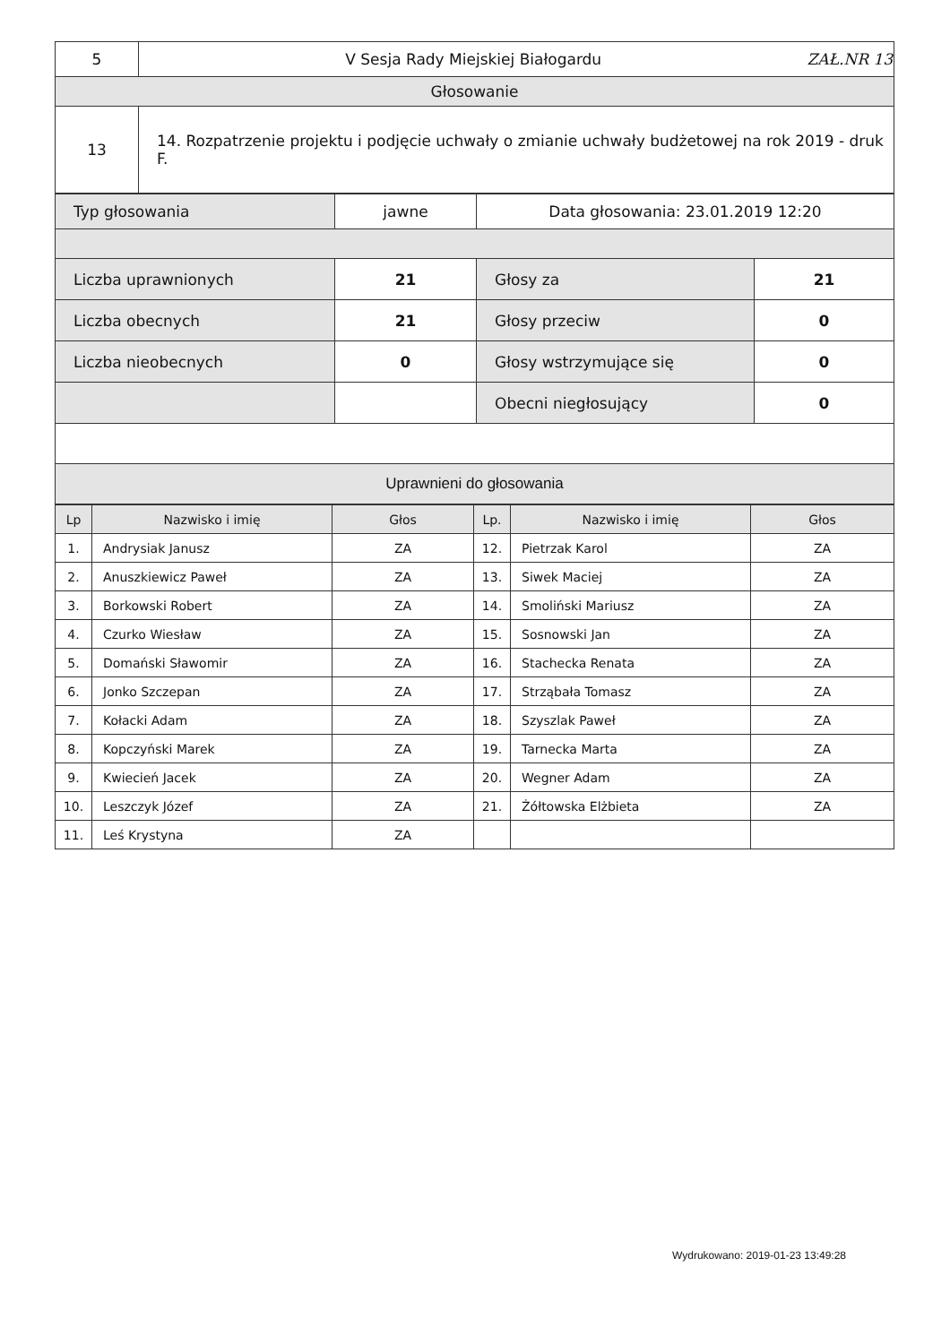| 5 | V Sesja Rady Miejskiej Białogardu ZAŁ.NR 13 |
| Głosowanie | |
| 13 | 14. Rozpatrzenie projektu i podjęcie uchwały o zmianie uchwały budżetowej na rok 2019 - druk F. |
| Typ głosowania | jawne | Data głosowania: 23.01.2019 12:20 | |
| Liczba uprawnionych | 21 | Głosy za | 21 |
| Liczba obecnych | 21 | Głosy przeciw | 0 |
| Liczba nieobecnych | 0 | Głosy wstrzymujące się | 0 |
| | | Obecni niegłosujący | 0 |
| Uprawnieni do głosowania | | | |
| Lp | Nazwisko i imię | Głos | Lp. | Nazwisko i imię | Głos |
| --- | --- | --- | --- | --- | --- |
| 1. | Andrysiak Janusz | ZA | 12. | Pietrzak Karol | ZA |
| 2. | Anuszkiewicz Paweł | ZA | 13. | Siwek Maciej | ZA |
| 3. | Borkowski Robert | ZA | 14. | Smoliński Mariusz | ZA |
| 4. | Czurko Wiesław | ZA | 15. | Sosnowski Jan | ZA |
| 5. | Domański Sławomir | ZA | 16. | Stachecka Renata | ZA |
| 6. | Jonko Szczepan | ZA | 17. | Strząbała Tomasz | ZA |
| 7. | Kołacki Adam | ZA | 18. | Szyszlak Paweł | ZA |
| 8. | Kopczyński Marek | ZA | 19. | Tarnecka Marta | ZA |
| 9. | Kwiecień Jacek | ZA | 20. | Wegner Adam | ZA |
| 10. | Leszczyk Józef | ZA | 21. | Żółtowska Elżbieta | ZA |
| 11. | Leś Krystyna | ZA | | | |
Wydrukowano: 2019-01-23 13:49:28